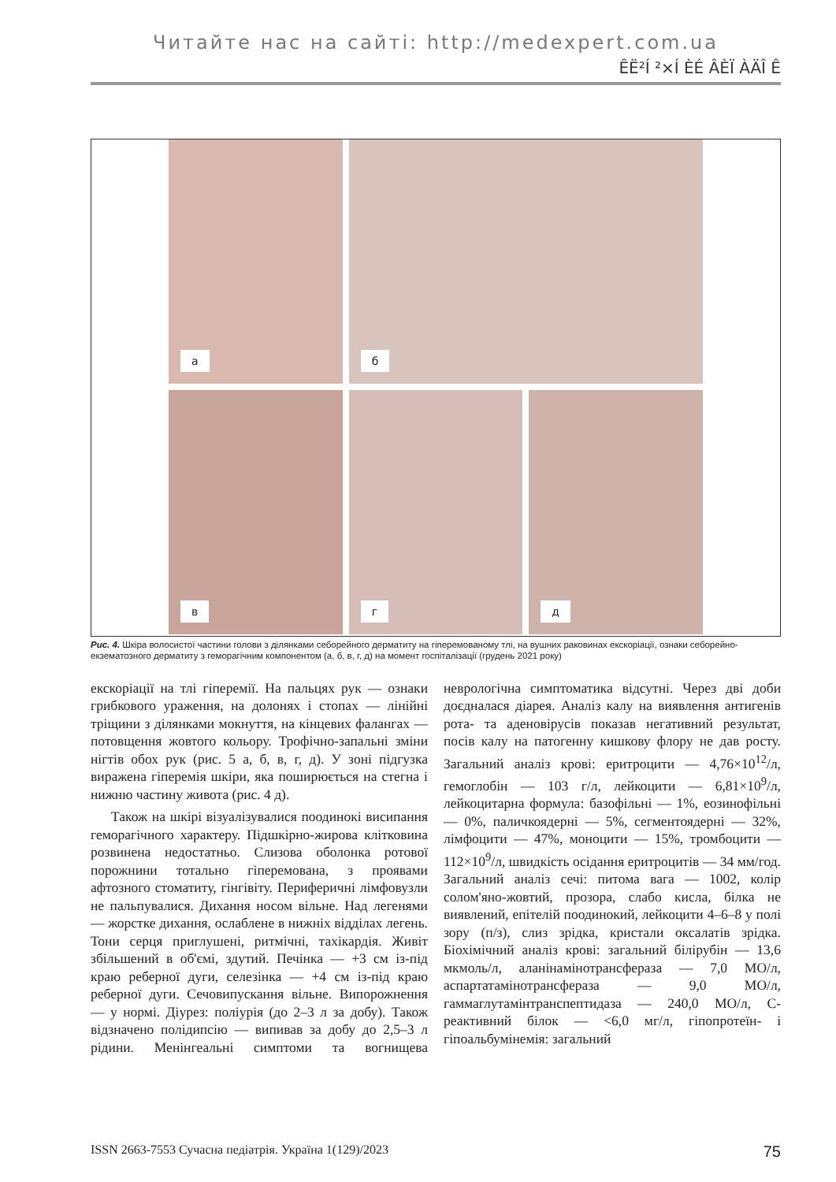Читайте нас на сайті: http://medexpert.com.ua
ÊË²Í ²×Í ÈÉ ÂÈÏ ÀÄÎ Ê
а
б
в
г
д
Рис. 4. Шкіра волосистої частини голови з ділянками себорейного дерматиту на гіперемованому тлі, на вушних раковинах екскоріації, ознаки себорейно-екзематозного дерматиту з геморагічним компонентом (а, б, в, г, д) на момент госпіталізації (грудень 2021 року)
екскоріації на тлі гіперемії. На пальцях рук — ознаки грибкового ураження, на долонях і стопах — лінійні тріщини з ділянками мокнуття, на кінцевих фалангах — потовщення жовтого кольору. Трофічно-запальні зміни нігтів обох рук (рис. 5 а, б, в, г, д). У зоні підгузка виражена гіперемія шкіри, яка поширюється на стегна і нижню частину живота (рис. 4 д).
Також на шкірі візуалізувалися поодинокі висипання геморагічного характеру. Підшкірно-жирова клітковина розвинена недостатньо. Слизова оболонка ротової порожнини тотально гіперемована, з проявами афтозного стоматиту, гінгівіту. Периферичні лімфовузли не пальпувалися. Дихання носом вільне. Над легенями — жорстке дихання, ослаблене в нижніх відділах легень. Тони серця приглушені, ритмічні, тахікардія. Живіт збільшений в об'ємі, здутий. Печінка — +3 см із-під краю реберної дуги, селезінка — +4 см із-під краю реберної дуги. Сечовипускання вільне. Випорожнення — у нормі. Діурез: поліурія (до 2–3 л за добу). Також відзначено полідипсію — випивав за добу до 2,5–3 л рідини. Менінгеальні симптоми та вогнищева неврологічна симптоматика відсутні. Через дві доби доєдналася діарея. Аналіз калу на виявлення антигенів рота- та аденовірусів показав негативний результат, посів калу на патогенну кишкову флору не дав росту. Загальний аналіз крові: еритроцити — 4,76×10<sup>12</sup>/л, гемоглобін — 103 г/л, лейкоцити — 6,81×10<sup>9</sup>/л, лейкоцитарна формула: базофільні — 1%, еозинофільні — 0%, паличкоядерні — 5%, сегментоядерні — 32%, лімфоцити — 47%, моноцити — 15%, тромбоцити — 112×10<sup>9</sup>/л, швидкість осідання еритроцитів — 34 мм/год. Загальний аналіз сечі: питома вага — 1002, колір солом'яно-жовтий, прозора, слабо кисла, білка не виявлений, епітелій поодинокий, лейкоцити 4–6–8 у полі зору (п/з), слиз зрідка, кристали оксалатів зрідка. Біохімічний аналіз крові: загальний білірубін — 13,6 мкмоль/л, аланінамінотрансфераза — 7,0 МО/л, аспартатамінотрансфераза — 9,0 МО/л, гаммаглутамінтранспептидаза — 240,0 МО/л, С-реактивний білок — <6,0 мг/л, гіпопротеїн- і гіпоальбумінемія: загальний
ISSN 2663-7553 Сучасна педіатрія. Україна 1(129)/2023 75